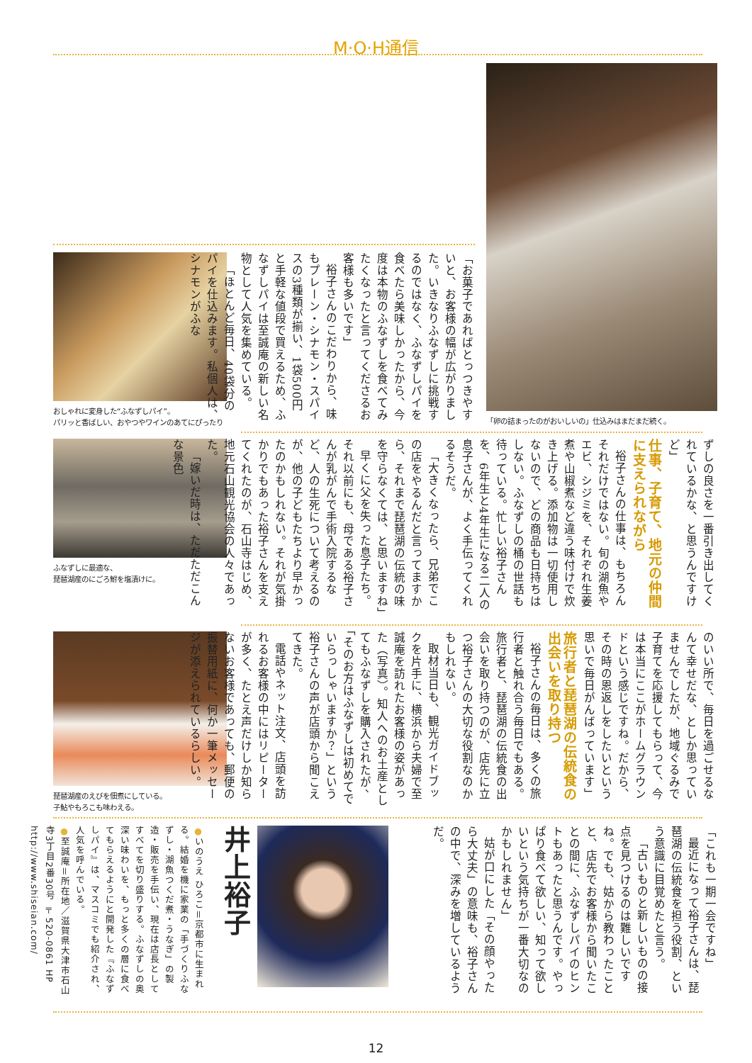M·O·H通信
おしゃれに変身した“ふなずしパイ”。
パリッと香ばしい、おやつやワインのあてにぴったり
「お菓子であればとっつきやすいと、お客様の幅が広がりました。いきなりふなずしに挑戦するのではなく、ふなずしパイを食べたら美味しかったから、今度は本物のふなずしを食べてみたくなったと言ってくださるお客様も多いです」
裕子さんのこだわりから、味もプレーン・シナモン・スパイスの3種類が揃い、1袋500円と手軽な値段で買えるため、ふなずしパイは至誠庵の新しい名物として人気を集めている。
「ほとんど毎日、40袋分のパイを仕込みます。私個人は、シナモンがふな
「卵の詰まったのがおいしいの」仕込みはまだまだ続く。
ふなずしに最適な、
琵琶湖産のにごろ鮒を塩漬けに。
ずしの良さを一番引き出してくれているかな、と思うんですけど」
仕事、子育て、地元の仲間に支えられながら
裕子さんの仕事は、もちろんそれだけではない。旬の湖魚やエビ、シジミを、それぞれ生姜煮や山椒煮など違う味付けで炊き上げる。添加物は一切使用しないので、どの商品も日持ちはしない。ふなずしの桶の世話も待っている。忙しい裕子さんを、6年生と4年生になる二人の息子さんが、よく手伝ってくれるそうだ。
「大きくなったら、兄弟でこの店をやるんだと言ってますから、それまで琵琶湖の伝統の味を守らなくては、と思いますね」
早くに父を失った息子たち。それ以前にも、母である裕子さんが乳がんで手術入院するなど、人の生死について考えるのが、他の子どもたちより早かったのかもしれない。それが気掛かりでもあった裕子さんを支えてくれたのが、石山寺はじめ、地元石山観光協会の人々であった。
「嫁いだ時は、ただただこんな景色
琵琶湖産のえびを佃煮にしている。
子鮎やもろこも味わえる。
のいい所で、毎日を過ごせるなんて幸せだな、としか思っていませんでしたが、地域ぐるみで子育てを応援してもらって、今は本当にここがホームグラウンドという感じですね。だから、その時の恩返しをしたいという思いで毎日がんばっています」
旅行者と琵琶湖の伝統食の出会いを取り持つ
裕子さんの毎日は、多くの旅行者と触れ合う毎日でもある。旅行者と、琵琶湖の伝統食の出会いを取り持つのが、店先に立つ裕子さんの大切な役割なのかもしれない。
取材当日も、観光ガイドブックを片手に、横浜から夫婦で至誠庵を訪れたお客様の姿があった（写真）。知人へのお土産としてもふなずしを購入されたが、「そのお方はふなずしは初めてでいらっしゃいますか？」という裕子さんの声が店頭から聞こえてきた。
電話やネット注文、店頭を訪れるお客様の中にはリピーターが多く、たとえ声だけしか知らないお客様であっても、郵便の振替用紙に、何か一筆メッセージが添えられているらしい。
●いのうえ ひろこ＝京都市に生まれる。結婚を機に家業の「手づくりふなずし・湖魚つくだ煮・うなぎ」の製造・販売を手伝い、現在は店長としてすべてを切り盛りする。ふなずしの奥深い味わいを、もっと多くの層に食べてもらえるようにと開発した『ふなずしパイ』は、マスコミでも紹介され、人気を呼んでいる。
●至誠庵＝所在地／滋賀県大津市石山寺3丁目2番30号 〒520-0861 HP http://www.shiseian.com/
井上裕子
「これも一期一会ですね」
最近になって裕子さんは、琵琶湖の伝統食を担う役割、という意識に目覚めたと言う。
「古いものと新しいものの接点を見つけるのは難しいですね。でも、姑から教わったことと、店先でお客様から聞いたことの間に、ふなずしパイのヒントもあったと思うんです。やっぱり食べて欲しい、知って欲しいという気持ちが一番大切なのかもしれません」
姑が口にした「その顔やったら大丈夫」の意味も、裕子さんの中で、深みを増しているようだ。
12